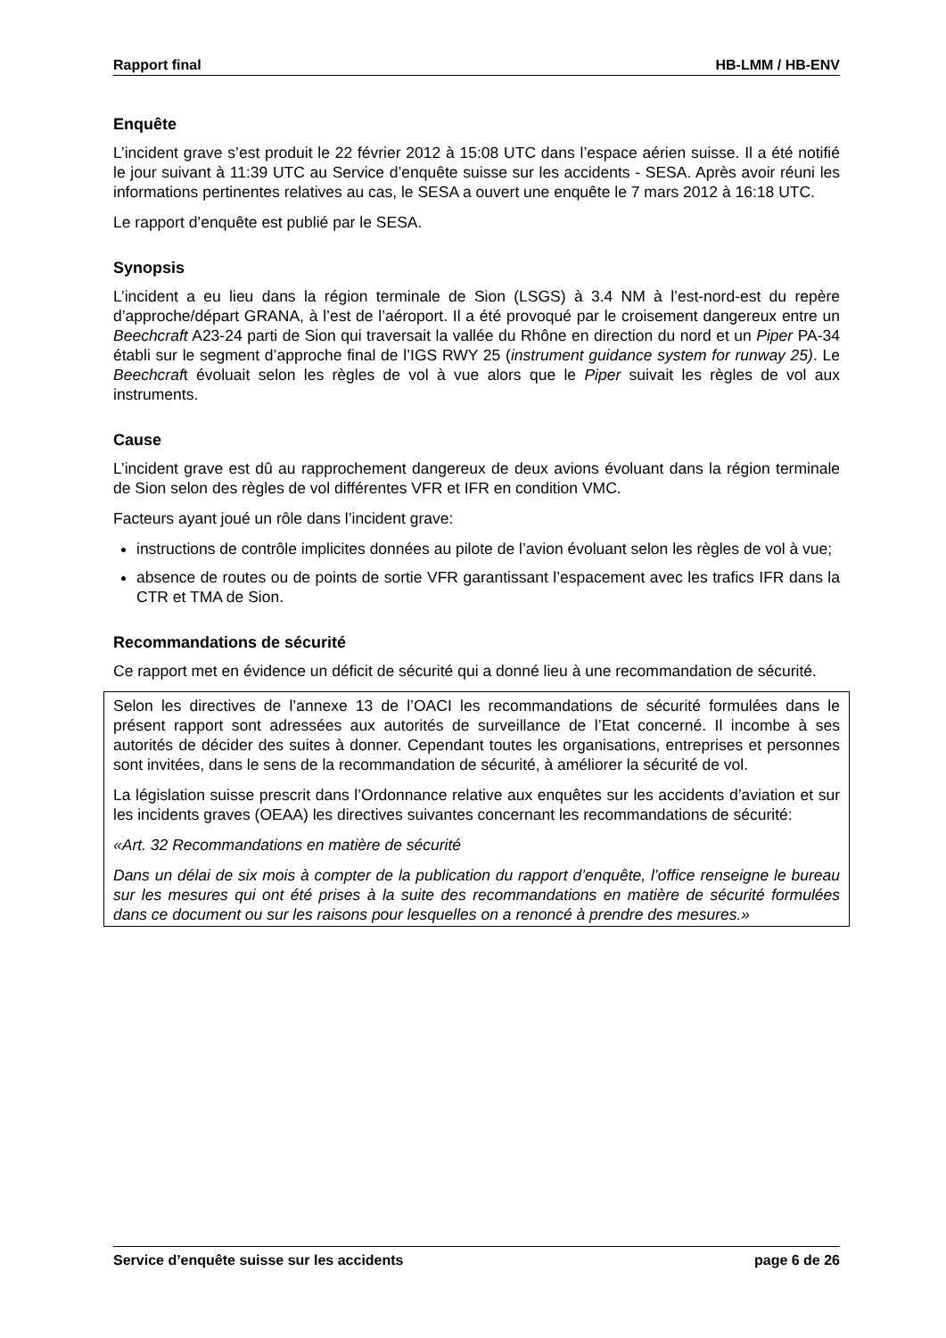Rapport final HB-LMM / HB-ENV
Enquête
L’incident grave s’est produit le 22 février 2012 à 15:08 UTC dans l’espace aérien suisse. Il a été notifié le jour suivant à 11:39 UTC au Service d’enquête suisse sur les accidents - SESA. Après avoir réuni les informations pertinentes relatives au cas, le SESA a ouvert une enquête le 7 mars 2012 à 16:18 UTC.
Le rapport d’enquête est publié par le SESA.
Synopsis
L’incident a eu lieu dans la région terminale de Sion (LSGS) à 3.4 NM à l’est-nord-est du repère d’approche/départ GRANA, à l’est de l’aéroport. Il a été provoqué par le croisement dangereux entre un Beechcraft A23-24 parti de Sion qui traversait la vallée du Rhône en direction du nord et un Piper PA-34 établi sur le segment d’approche final de l’IGS RWY 25 (instrument guidance system for runway 25). Le Beechcraft évoluait selon les règles de vol à vue alors que le Piper suivait les règles de vol aux instruments.
Cause
L’incident grave est dû au rapprochement dangereux de deux avions évoluant dans la région terminale de Sion selon des règles de vol différentes VFR et IFR en condition VMC.
Facteurs ayant joué un rôle dans l’incident grave:
instructions de contrôle implicites données au pilote de l’avion évoluant selon les règles de vol à vue;
absence de routes ou de points de sortie VFR garantissant l’espacement avec les trafics IFR dans la CTR et TMA de Sion.
Recommandations de sécurité
Ce rapport met en évidence un déficit de sécurité qui a donné lieu à une recommandation de sécurité.
Selon les directives de l’annexe 13 de l’OACI les recommandations de sécurité formulées dans le présent rapport sont adressées aux autorités de surveillance de l’Etat concerné. Il incombe à ses autorités de décider des suites à donner. Cependant toutes les organisations, entreprises et personnes sont invitées, dans le sens de la recommandation de sécurité, à améliorer la sécurité de vol.
La législation suisse prescrit dans l’Ordonnance relative aux enquêtes sur les accidents d’aviation et sur les incidents graves (OEAA) les directives suivantes concernant les recommandations de sécurité:
«Art. 32 Recommandations en matière de sécurité
Dans un délai de six mois à compter de la publication du rapport d’enquête, l’office renseigne le bureau sur les mesures qui ont été prises à la suite des recommandations en matière de sécurité formulées dans ce document ou sur les raisons pour lesquelles on a renoncé à prendre des mesures.»
Service d’enquête suisse sur les accidents page 6 de 26